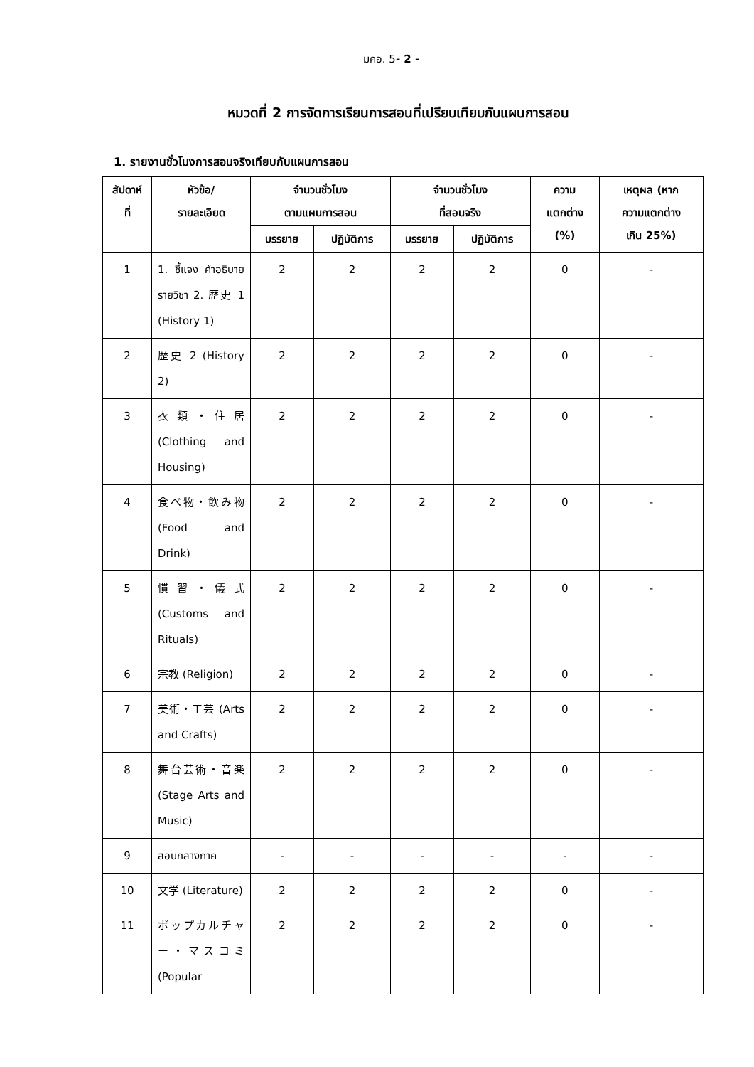มคอ. 5- 2 -
หมวดที่ 2 การจัดการเรียนการสอนที่เปรียบเทียบกับแผนการสอน
1. รายงานชั่วโมงการสอนจริงเทียบกับแผนการสอน
| สัปดาห์ ที่ | หัวข้อ/ รายละเอียด | จำนวนชั่วโมง ตามแผนการสอน | | จำนวนชั่วโมง ที่สอนจริง | | ความ แตกต่าง (%) | เหตุผล (หาก ความแตกต่าง เกิน 25%) |
| --- | --- | --- | --- | --- | --- | --- | --- |
| | | บรรยาย | ปฏิบัติการ | บรรยาย | ปฏิบัติการ | | |
| 1 | 1. ชี้แจง คำอธิบายรายวิชา 2. 歴史 1 (History 1) | 2 | 2 | 2 | 2 | 0 | - |
| 2 | 歴史 2 (History 2) | 2 | 2 | 2 | 2 | 0 | - |
| 3 | 衣類・住居 (Clothing and Housing) | 2 | 2 | 2 | 2 | 0 | - |
| 4 | 食べ物・飲み物 (Food and Drink) | 2 | 2 | 2 | 2 | 0 | - |
| 5 | 慣習・儀式 (Customs and Rituals) | 2 | 2 | 2 | 2 | 0 | - |
| 6 | 宗教 (Religion) | 2 | 2 | 2 | 2 | 0 | - |
| 7 | 美術・工芸 (Arts and Crafts) | 2 | 2 | 2 | 2 | 0 | - |
| 8 | 舞台芸術・音楽 (Stage Arts and Music) | 2 | 2 | 2 | 2 | 0 | - |
| 9 | สอบกลางภาค | - | - | - | - | - | - |
| 10 | 文学 (Literature) | 2 | 2 | 2 | 2 | 0 | - |
| 11 | ポップカルチャー・マスコミ (Popular | 2 | 2 | 2 | 2 | 0 | - |